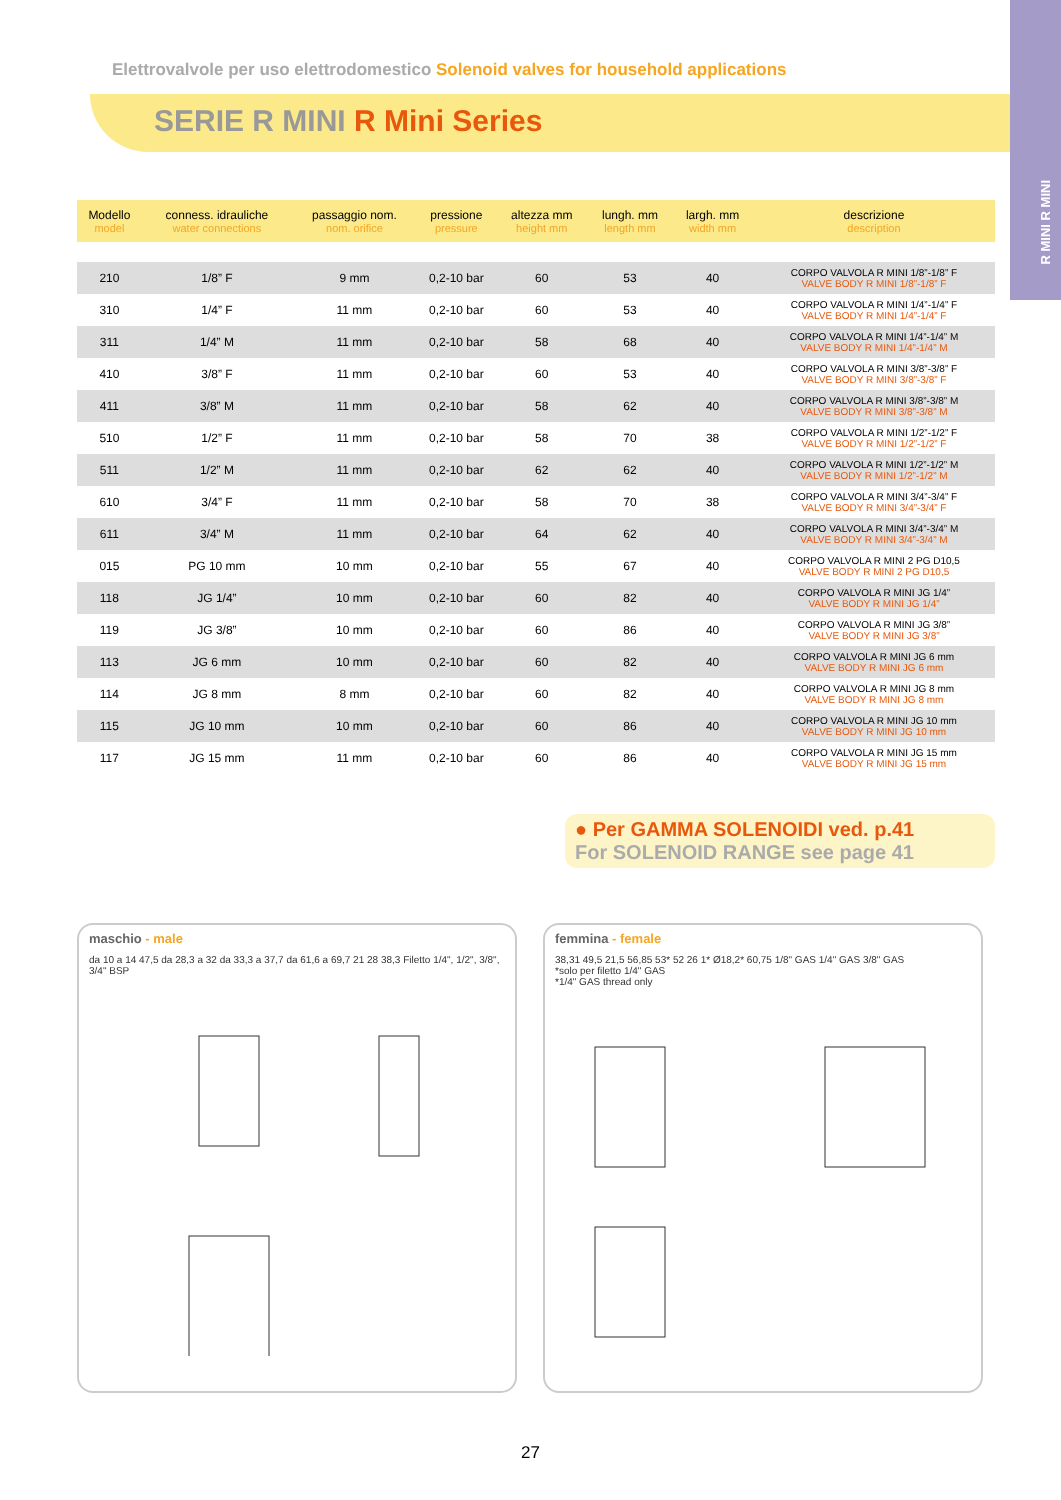R MINI R MINI
Elettrovalvole per uso elettrodomestico Solenoid valves for household applications
SERIE R MINI R Mini Series
| Modello model | conness. idrauliche water connections | passaggio nom. nom. orifice | pressione pressure | altezza mm height mm | lungh. mm length mm | largh. mm width mm | descrizione description |
| --- | --- | --- | --- | --- | --- | --- | --- |
| 210 | 1/8” F | 9 mm | 0,2-10 bar | 60 | 53 | 40 | CORPO VALVOLA R MINI 1/8”-1/8” F VALVE BODY R MINI 1/8”-1/8” F |
| 310 | 1/4” F | 11 mm | 0,2-10 bar | 60 | 53 | 40 | CORPO VALVOLA R MINI 1/4”-1/4” F VALVE BODY R MINI 1/4”-1/4” F |
| 311 | 1/4” M | 11 mm | 0,2-10 bar | 58 | 68 | 40 | CORPO VALVOLA R MINI 1/4”-1/4” M VALVE BODY R MINI 1/4”-1/4” M |
| 410 | 3/8” F | 11 mm | 0,2-10 bar | 60 | 53 | 40 | CORPO VALVOLA R MINI 3/8”-3/8” F VALVE BODY R MINI 3/8”-3/8” F |
| 411 | 3/8” M | 11 mm | 0,2-10 bar | 58 | 62 | 40 | CORPO VALVOLA R MINI 3/8”-3/8” M VALVE BODY R MINI 3/8”-3/8” M |
| 510 | 1/2” F | 11 mm | 0,2-10 bar | 58 | 70 | 38 | CORPO VALVOLA R MINI 1/2”-1/2” F VALVE BODY R MINI 1/2”-1/2” F |
| 511 | 1/2” M | 11 mm | 0,2-10 bar | 62 | 62 | 40 | CORPO VALVOLA R MINI 1/2”-1/2” M VALVE BODY R MINI 1/2”-1/2” M |
| 610 | 3/4” F | 11 mm | 0,2-10 bar | 58 | 70 | 38 | CORPO VALVOLA R MINI 3/4”-3/4” F VALVE BODY R MINI 3/4”-3/4” F |
| 611 | 3/4” M | 11 mm | 0,2-10 bar | 64 | 62 | 40 | CORPO VALVOLA R MINI 3/4”-3/4” M VALVE BODY R MINI 3/4”-3/4” M |
| 015 | PG 10 mm | 10 mm | 0,2-10 bar | 55 | 67 | 40 | CORPO VALVOLA R MINI 2 PG D10,5 VALVE BODY R MINI 2 PG D10,5 |
| 118 | JG 1/4” | 10 mm | 0,2-10 bar | 60 | 82 | 40 | CORPO VALVOLA R MINI JG 1/4” VALVE BODY R MINI JG 1/4” |
| 119 | JG 3/8” | 10 mm | 0,2-10 bar | 60 | 86 | 40 | CORPO VALVOLA R MINI JG 3/8” VALVE BODY R MINI JG 3/8” |
| 113 | JG 6 mm | 10 mm | 0,2-10 bar | 60 | 82 | 40 | CORPO VALVOLA R MINI JG 6 mm VALVE BODY R MINI JG 6 mm |
| 114 | JG 8 mm | 8 mm | 0,2-10 bar | 60 | 82 | 40 | CORPO VALVOLA R MINI JG 8 mm VALVE BODY R MINI JG 8 mm |
| 115 | JG 10 mm | 10 mm | 0,2-10 bar | 60 | 86 | 40 | CORPO VALVOLA R MINI JG 10 mm VALVE BODY R MINI JG 10 mm |
| 117 | JG 15 mm | 11 mm | 0,2-10 bar | 60 | 86 | 40 | CORPO VALVOLA R MINI JG 15 mm VALVE BODY R MINI JG 15 mm |
● Per GAMMA SOLENOIDI ved. p.41
For SOLENOID RANGE see page 41
maschio - male
da 10 a 14 47,5 da 28,3 a 32 da 33,3 a 37,7 da 61,6 a 69,7 21 28 38,3 Filetto 1/4", 1/2", 3/8", 3/4" BSP
femmina - female
38,31 49,5 21,5 56,85 53* 52 26 1* Ø18,2* 60,75 1/8" GAS 1/4" GAS 3/8" GAS
*solo per filetto 1/4" GAS
*1/4" GAS thread only
27